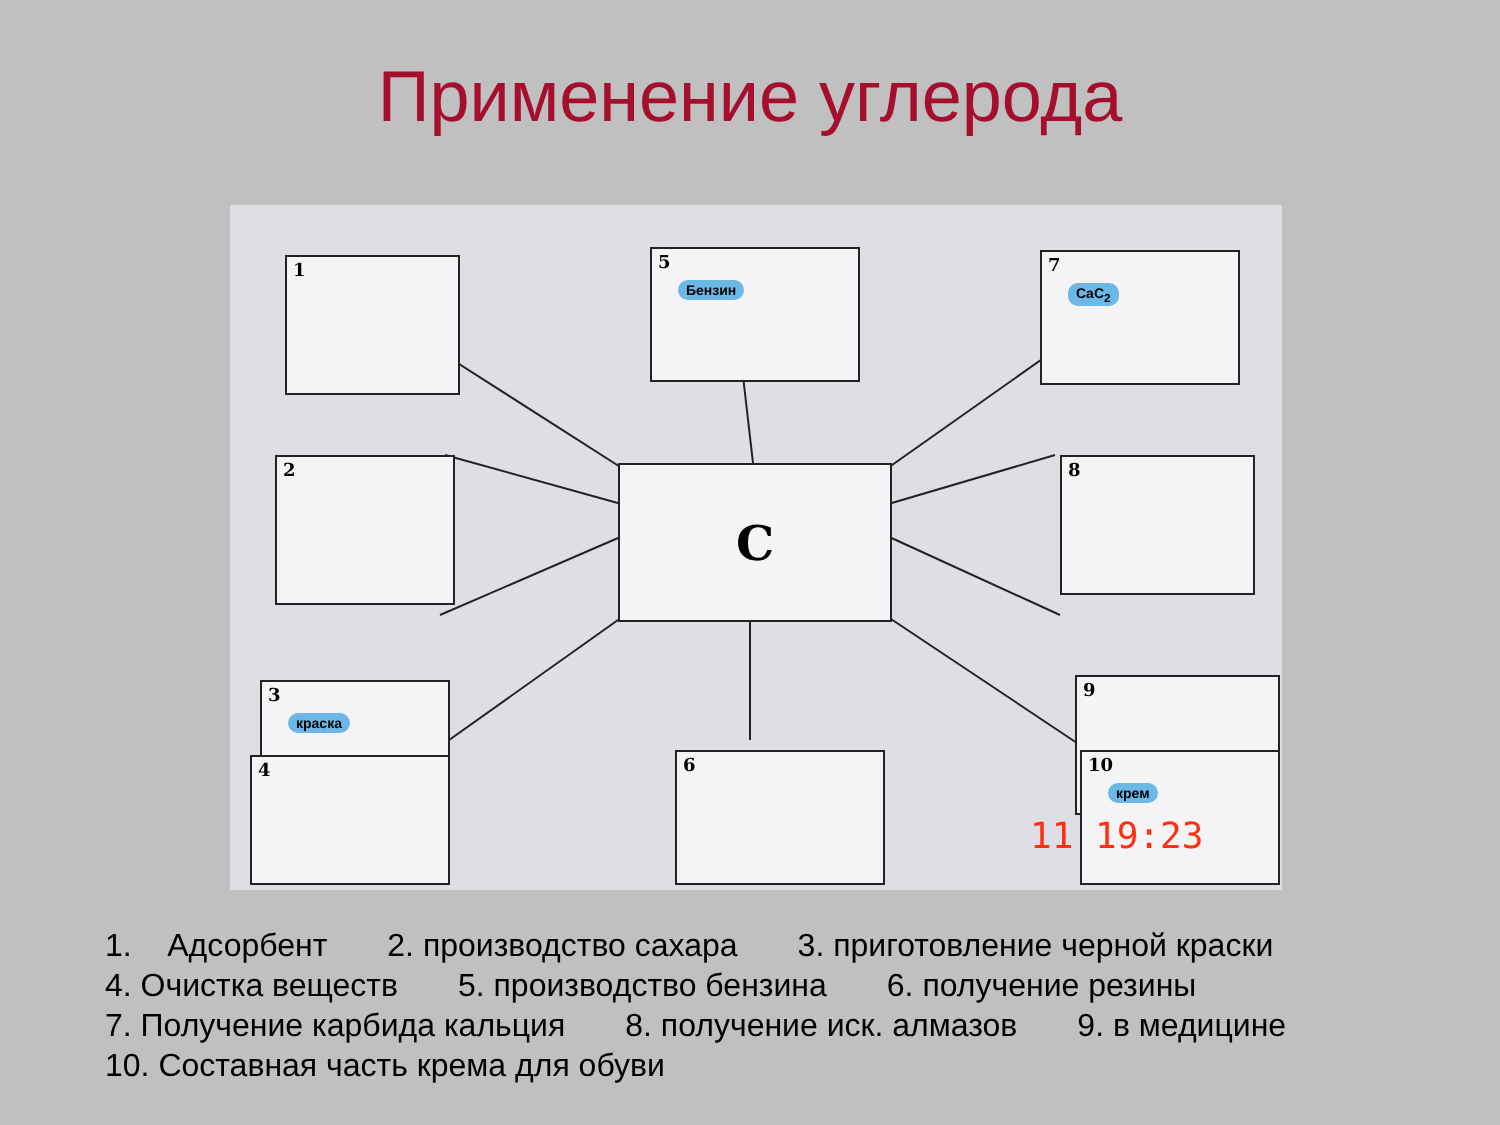Применение углерода
1
5
Бензин
7
CaC<sub>2</sub>
2 8
3
краска
9
4 6
10
крем
C
11 19:23
1. Адсорбент 2. производство сахара 3. приготовление черной краски
4. Очистка веществ 5. производство бензина 6. получение резины
7. Получение карбида кальция 8. получение иск. алмазов 9. в медицине
10. Составная часть крема для обуви